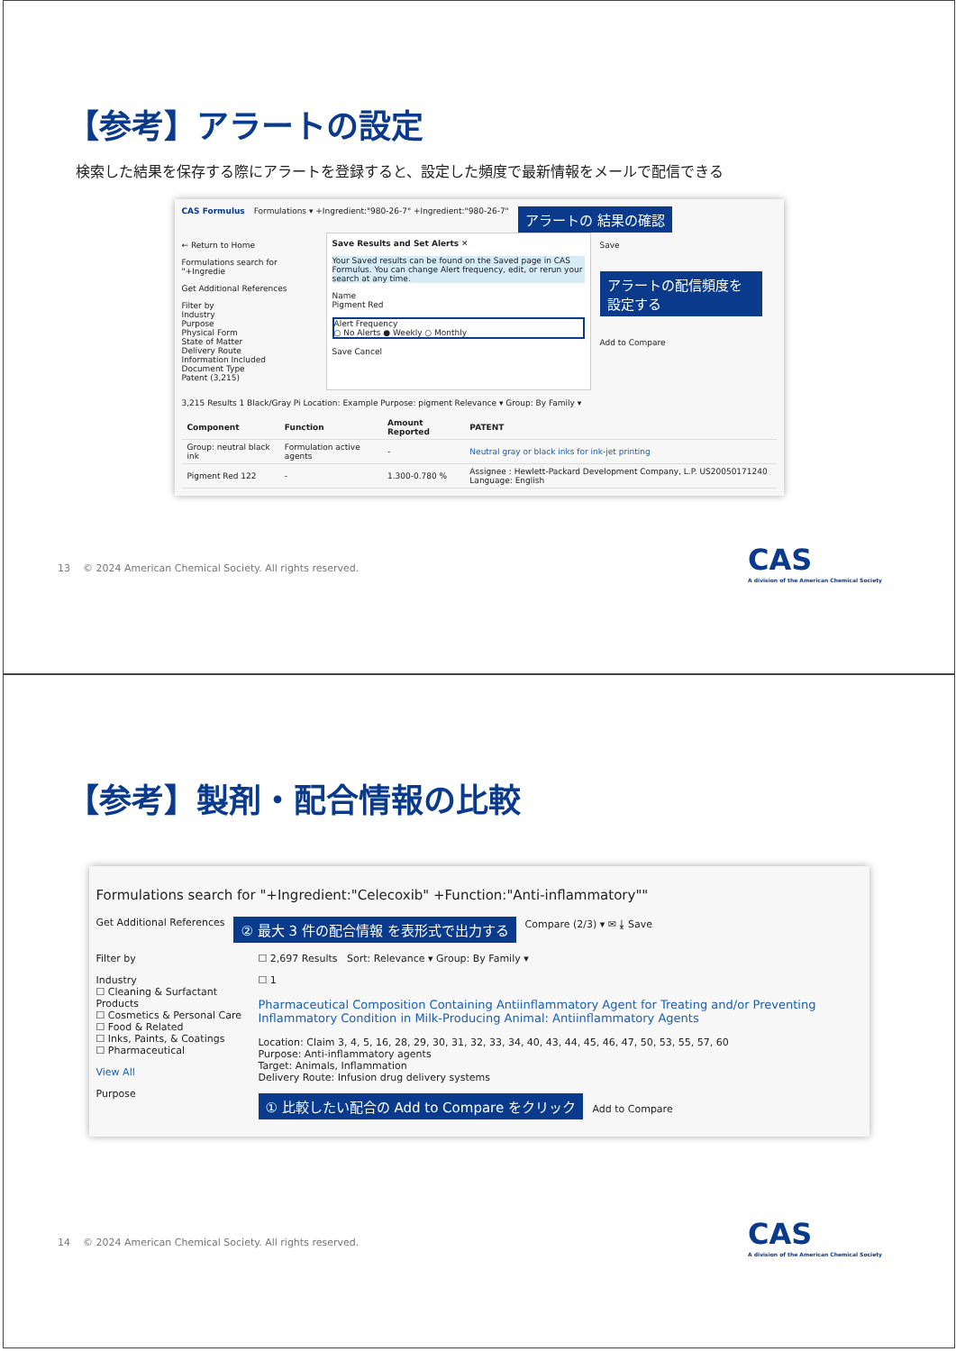【参考】アラートの設定
検索した結果を保存する際にアラートを登録すると、設定した頻度で最新情報をメールで配信できる
CAS Formulus Formulations ▾ +Ingredient:"980-26-7" +Ingredient:"980-26-7" アラートの 結果の確認
← Return to Home
Formulations search for "+Ingredie
Get Additional References
Filter by
Industry
Purpose
Physical Form
State of Matter
Delivery Route
Information Included
Document Type
Patent (3,215)
Save Results and Set Alerts ✕
Your Saved results can be found on the Saved page in CAS Formulus. You can change Alert frequency, edit, or rerun your search at any time.
Name
Pigment Red
Alert Frequency
○ No Alerts ● Weekly ○ Monthly
Save Cancel
Save
アラートの配信頻度を 設定する
Add to Compare
3,215 Results 1 Black/Gray Pi Location: Example Purpose: pigment Relevance ▾ Group: By Family ▾
| Component | Function | Amount Reported | PATENT |
| --- | --- | --- | --- |
| Group: neutral black ink | Formulation active agents | - | Neutral gray or black inks for ink-jet printing |
| Pigment Red 122 | - | 1.300-0.780 % | Assignee : Hewlett-Packard Development Company, L.P. US20050171240 Language: English |
13 © 2024 American Chemical Society. All rights reserved.
CAS
A division of the American Chemical Society
【参考】製剤・配合情報の比較
Formulations search for "+Ingredient:"Celecoxib" +Function:"Anti-inflammatory""
Get Additional References ② 最大 3 件の配合情報 を表形式で出力する Compare (2/3) ▾ ✉ ⤓ Save
Filter by
Industry
☐ Cleaning & Surfactant Products
☐ Cosmetics & Personal Care
☐ Food & Related
☐ Inks, Paints, & Coatings
☐ Pharmaceutical
View All
Purpose
☐ 2,697 Results Sort: Relevance ▾ Group: By Family ▾
☐ 1
Pharmaceutical Composition Containing Antiinflammatory Agent for Treating and/or Preventing Inflammatory Condition in Milk-Producing Animal: Antiinflammatory Agents
Location: Claim 3, 4, 5, 16, 28, 29, 30, 31, 32, 33, 34, 40, 43, 44, 45, 46, 47, 50, 53, 55, 57, 60
Purpose: Anti-inflammatory agents
Target: Animals, Inflammation
Delivery Route: Infusion drug delivery systems
① 比較したい配合の Add to Compare をクリック Add to Compare
14 © 2024 American Chemical Society. All rights reserved.
CAS
A division of the American Chemical Society